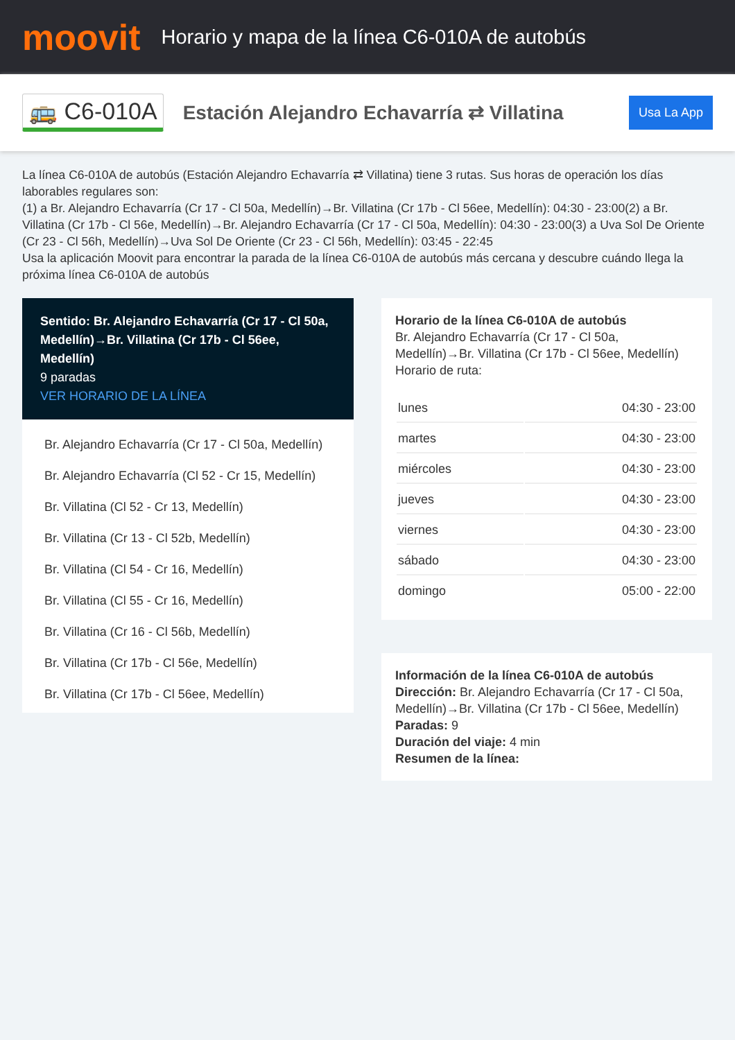moovit
Horario y mapa de la línea C6-010A de autobús
🚌 C6-010A
Estación Alejandro Echavarría ⇄ Villatina
Usa La App
La línea C6-010A de autobús (Estación Alejandro Echavarría ⇄ Villatina) tiene 3 rutas. Sus horas de operación los días laborables regulares son:
(1) a Br. Alejandro Echavarría (Cr 17 - Cl 50a, Medellín)→Br. Villatina (Cr 17b - Cl 56ee, Medellín): 04:30 - 23:00(2) a Br. Villatina (Cr 17b - Cl 56e, Medellín)→Br. Alejandro Echavarría (Cr 17 - Cl 50a, Medellín): 04:30 - 23:00(3) a Uva Sol De Oriente (Cr 23 - Cl 56h, Medellín)→Uva Sol De Oriente (Cr 23 - Cl 56h, Medellín): 03:45 - 22:45
Usa la aplicación Moovit para encontrar la parada de la línea C6-010A de autobús más cercana y descubre cuándo llega la próxima línea C6-010A de autobús
Sentido: Br. Alejandro Echavarría (Cr 17 - Cl 50a, Medellín)→Br. Villatina (Cr 17b - Cl 56ee, Medellín)
9 paradas
VER HORARIO DE LA LÍNEA
Br. Alejandro Echavarría (Cr 17 - Cl 50a, Medellín)
Br. Alejandro Echavarría (Cl 52 - Cr 15, Medellín)
Br. Villatina (Cl 52 - Cr 13, Medellín)
Br. Villatina (Cr 13 - Cl 52b, Medellín)
Br. Villatina (Cl 54 - Cr 16, Medellín)
Br. Villatina (Cl 55 - Cr 16, Medellín)
Br. Villatina (Cr 16 - Cl 56b, Medellín)
Br. Villatina (Cr 17b - Cl 56e, Medellín)
Br. Villatina (Cr 17b - Cl 56ee, Medellín)
Horario de la línea C6-010A de autobús
Br. Alejandro Echavarría (Cr 17 - Cl 50a, Medellín)→Br. Villatina (Cr 17b - Cl 56ee, Medellín)
Horario de ruta:
| lunes | 04:30 - 23:00 |
| martes | 04:30 - 23:00 |
| miércoles | 04:30 - 23:00 |
| jueves | 04:30 - 23:00 |
| viernes | 04:30 - 23:00 |
| sábado | 04:30 - 23:00 |
| domingo | 05:00 - 22:00 |
Información de la línea C6-010A de autobús
Dirección: Br. Alejandro Echavarría (Cr 17 - Cl 50a, Medellín)→Br. Villatina (Cr 17b - Cl 56ee, Medellín)
Paradas: 9
Duración del viaje: 4 min
Resumen de la línea: